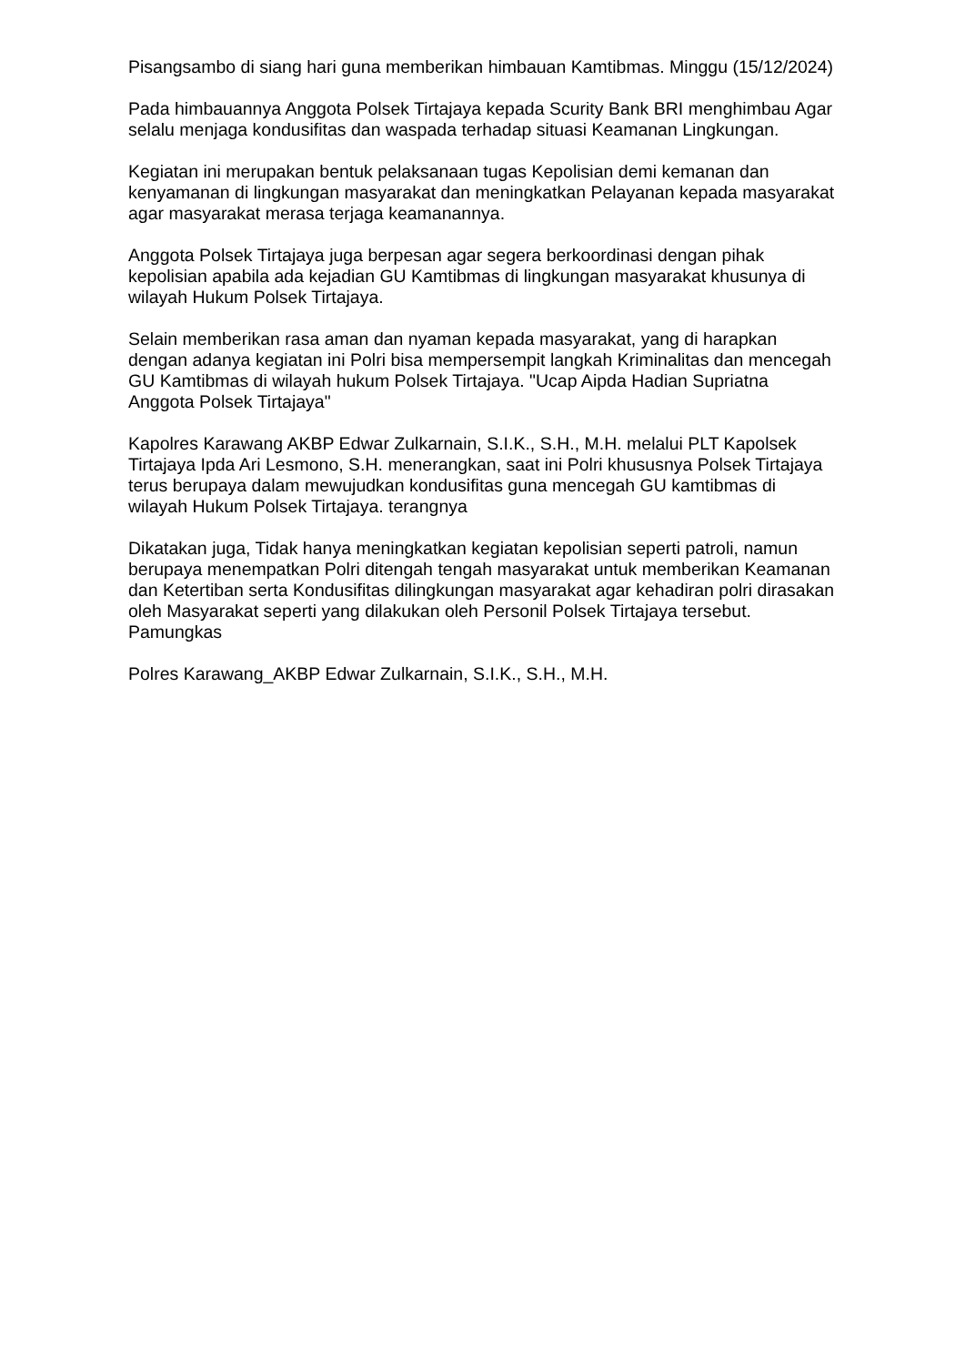Pisangsambo di siang hari guna memberikan himbauan Kamtibmas. Minggu (15/12/2024)
Pada himbauannya Anggota Polsek Tirtajaya kepada Scurity Bank BRI menghimbau Agar selalu menjaga kondusifitas dan waspada terhadap situasi Keamanan Lingkungan.
Kegiatan ini merupakan bentuk pelaksanaan tugas Kepolisian demi kemanan dan kenyamanan di lingkungan masyarakat dan meningkatkan Pelayanan kepada masyarakat agar masyarakat merasa terjaga keamanannya.
Anggota Polsek Tirtajaya juga berpesan agar segera berkoordinasi dengan pihak kepolisian apabila ada kejadian GU Kamtibmas di lingkungan masyarakat khusunya di wilayah Hukum Polsek Tirtajaya.
Selain memberikan rasa aman dan nyaman kepada masyarakat, yang di harapkan dengan adanya kegiatan ini Polri bisa mempersempit langkah Kriminalitas dan mencegah GU Kamtibmas di wilayah hukum Polsek Tirtajaya. "Ucap Aipda Hadian Supriatna Anggota Polsek Tirtajaya"
Kapolres Karawang AKBP Edwar Zulkarnain, S.I.K., S.H., M.H. melalui PLT Kapolsek Tirtajaya Ipda Ari Lesmono, S.H. menerangkan, saat ini Polri khususnya Polsek Tirtajaya terus berupaya dalam mewujudkan kondusifitas guna mencegah GU kamtibmas di wilayah Hukum Polsek Tirtajaya. terangnya
Dikatakan juga, Tidak hanya meningkatkan kegiatan kepolisian seperti patroli, namun berupaya menempatkan Polri ditengah tengah masyarakat untuk memberikan Keamanan dan Ketertiban serta Kondusifitas dilingkungan masyarakat agar kehadiran polri dirasakan oleh Masyarakat seperti yang dilakukan oleh Personil Polsek Tirtajaya tersebut. Pamungkas
Polres Karawang_AKBP Edwar Zulkarnain, S.I.K., S.H., M.H.